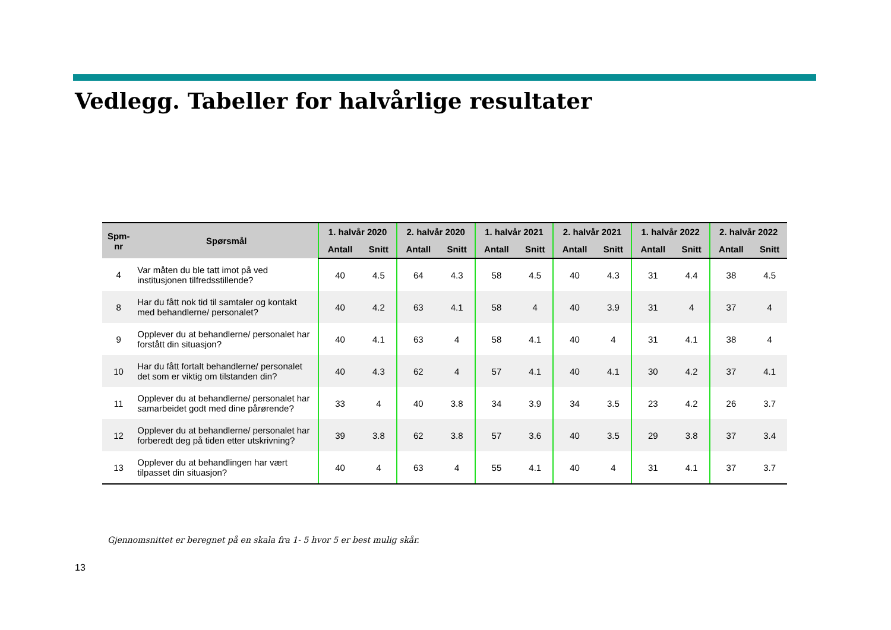Vedlegg. Tabeller for halvårlige resultater
| Spm- nr | Spørsmål | 1. halvår 2020 | | 2. halvår 2020 | | 1. halvår 2021 | | 2. halvår 2021 | | 1. halvår 2022 | | 2. halvår 2022 | |
| --- | --- | --- | --- | --- | --- | --- | --- | --- | --- | --- | --- | --- | --- |
| | | Antall | Snitt | Antall | Snitt | Antall | Snitt | Antall | Snitt | Antall | Snitt | Antall | Snitt |
| 4 | Var måten du ble tatt imot på ved institusjonen tilfredsstillende? | 40 | 4.5 | 64 | 4.3 | 58 | 4.5 | 40 | 4.3 | 31 | 4.4 | 38 | 4.5 |
| 8 | Har du fått nok tid til samtaler og kontakt med behandlerne/ personalet? | 40 | 4.2 | 63 | 4.1 | 58 | 4 | 40 | 3.9 | 31 | 4 | 37 | 4 |
| 9 | Opplever du at behandlerne/ personalet har forstått din situasjon? | 40 | 4.1 | 63 | 4 | 58 | 4.1 | 40 | 4 | 31 | 4.1 | 38 | 4 |
| 10 | Har du fått fortalt behandlerne/ personalet det som er viktig om tilstanden din? | 40 | 4.3 | 62 | 4 | 57 | 4.1 | 40 | 4.1 | 30 | 4.2 | 37 | 4.1 |
| 11 | Opplever du at behandlerne/ personalet har samarbeidet godt med dine pårørende? | 33 | 4 | 40 | 3.8 | 34 | 3.9 | 34 | 3.5 | 23 | 4.2 | 26 | 3.7 |
| 12 | Opplever du at behandlerne/ personalet har forberedt deg på tiden etter utskrivning? | 39 | 3.8 | 62 | 3.8 | 57 | 3.6 | 40 | 3.5 | 29 | 3.8 | 37 | 3.4 |
| 13 | Opplever du at behandlingen har vært tilpasset din situasjon? | 40 | 4 | 63 | 4 | 55 | 4.1 | 40 | 4 | 31 | 4.1 | 37 | 3.7 |
Gjennomsnittet er beregnet på en skala fra 1- 5 hvor 5 er best mulig skår.
13